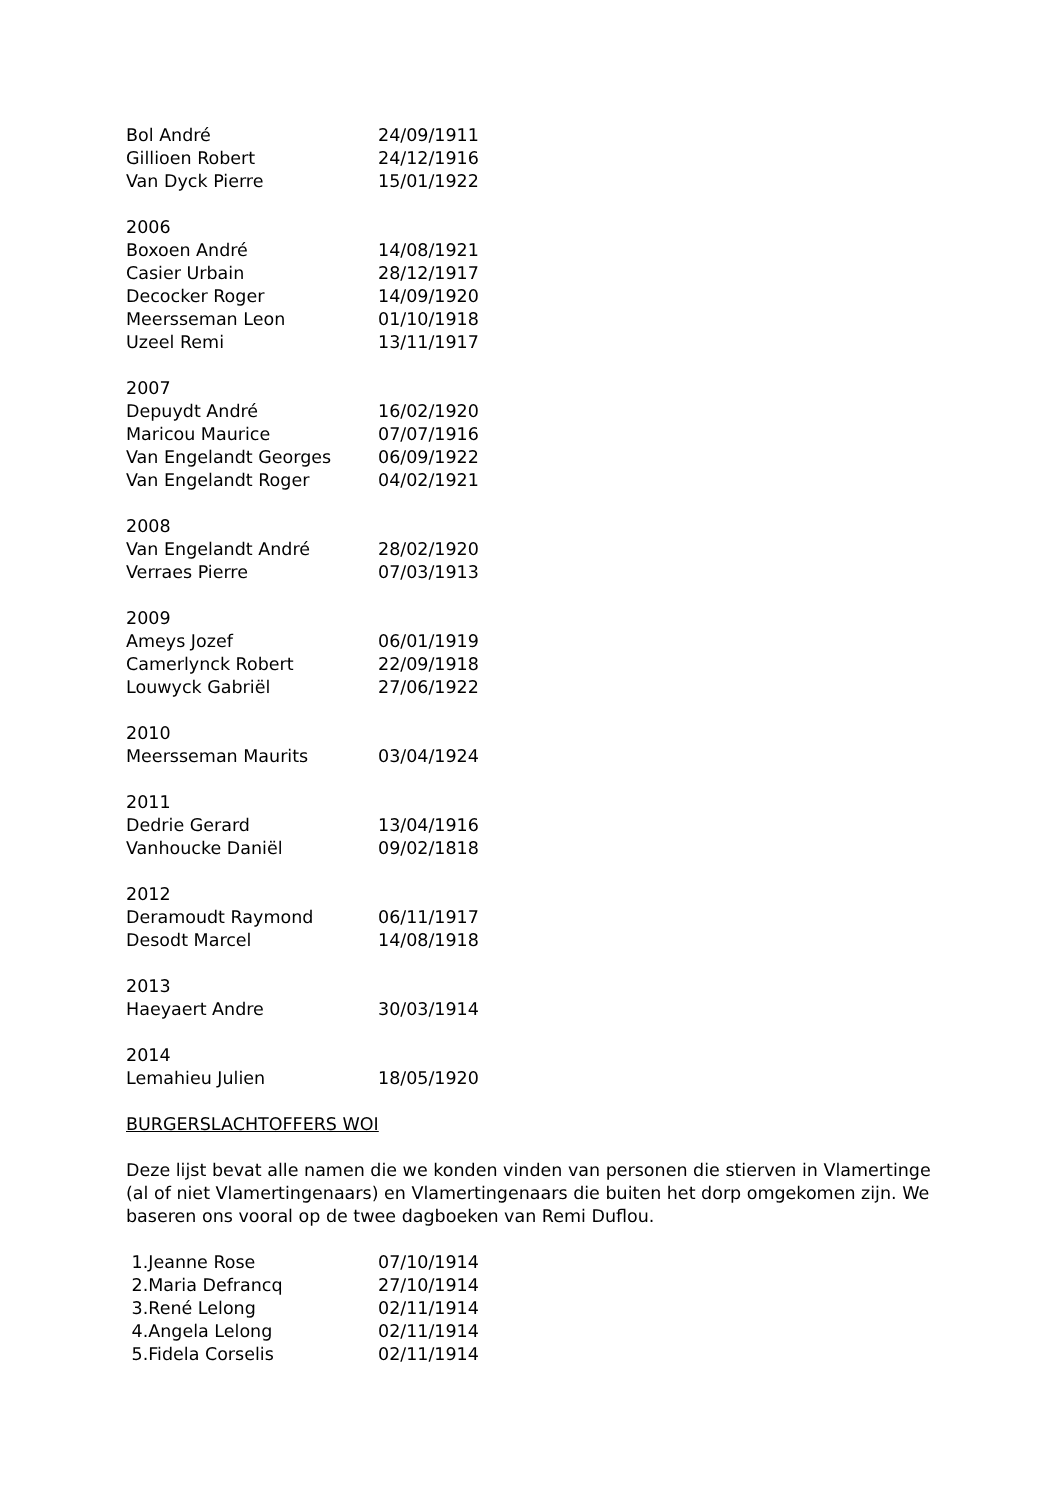| Bol André | 24/09/1911 |
| Gillioen Robert | 24/12/1916 |
| Van Dyck Pierre | 15/01/1922 |
| 2006 | |
| Boxoen André | 14/08/1921 |
| Casier Urbain | 28/12/1917 |
| Decocker Roger | 14/09/1920 |
| Meersseman Leon | 01/10/1918 |
| Uzeel Remi | 13/11/1917 |
| 2007 | |
| Depuydt André | 16/02/1920 |
| Maricou Maurice | 07/07/1916 |
| Van Engelandt Georges | 06/09/1922 |
| Van Engelandt Roger | 04/02/1921 |
| 2008 | |
| Van Engelandt André | 28/02/1920 |
| Verraes Pierre | 07/03/1913 |
| 2009 | |
| Ameys Jozef | 06/01/1919 |
| Camerlynck Robert | 22/09/1918 |
| Louwyck Gabriël | 27/06/1922 |
| 2010 | |
| Meersseman Maurits | 03/04/1924 |
| 2011 | |
| Dedrie Gerard | 13/04/1916 |
| Vanhoucke Daniël | 09/02/1818 |
| 2012 | |
| Deramoudt Raymond | 06/11/1917 |
| Desodt Marcel | 14/08/1918 |
| 2013 | |
| Haeyaert Andre | 30/03/1914 |
| 2014 | |
| Lemahieu Julien | 18/05/1920 |
BURGERSLACHTOFFERS WOI
Deze lijst bevat alle namen die we konden vinden van personen die stierven in Vlamertinge (al of niet Vlamertingenaars) en Vlamertingenaars die buiten het dorp omgekomen zijn. We baseren ons vooral op de twee dagboeken van Remi Duflou.
| 1.Jeanne Rose | 07/10/1914 |
| 2.Maria Defrancq | 27/10/1914 |
| 3.René Lelong | 02/11/1914 |
| 4.Angela Lelong | 02/11/1914 |
| 5.Fidela Corselis | 02/11/1914 |